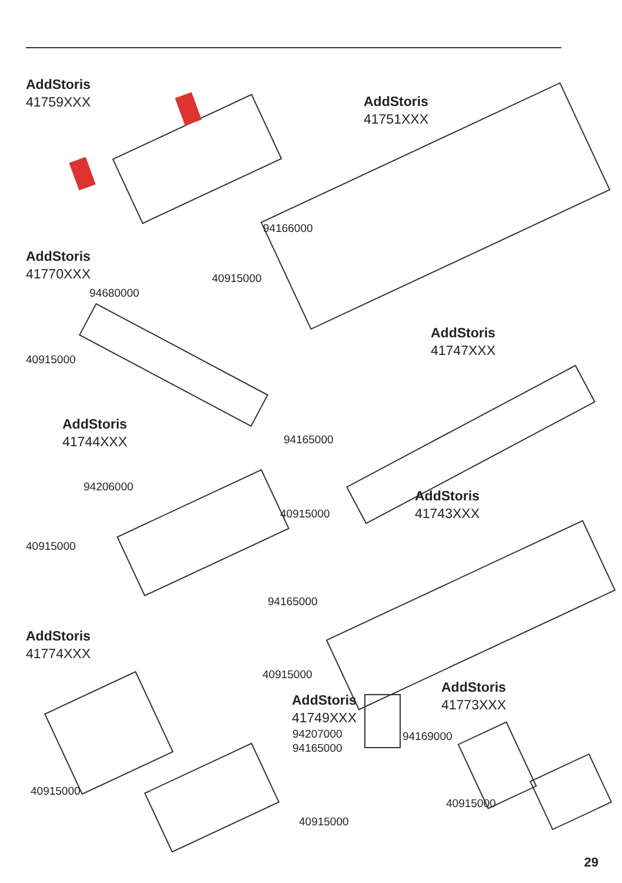AddStoris
41759XXX
AddStoris
41751XXX
AddStoris
41770XXX
AddStoris
41747XXX
AddStoris
41744XXX
AddStoris
41743XXX
AddStoris
41774XXX
AddStoris
41749XXX
AddStoris
41773XXX
94166000
40915000
94680000
40915000
94165000
94206000
40915000
40915000
94165000
40915000
94207000
94165000
94169000
40915000
40915000
40915000
29